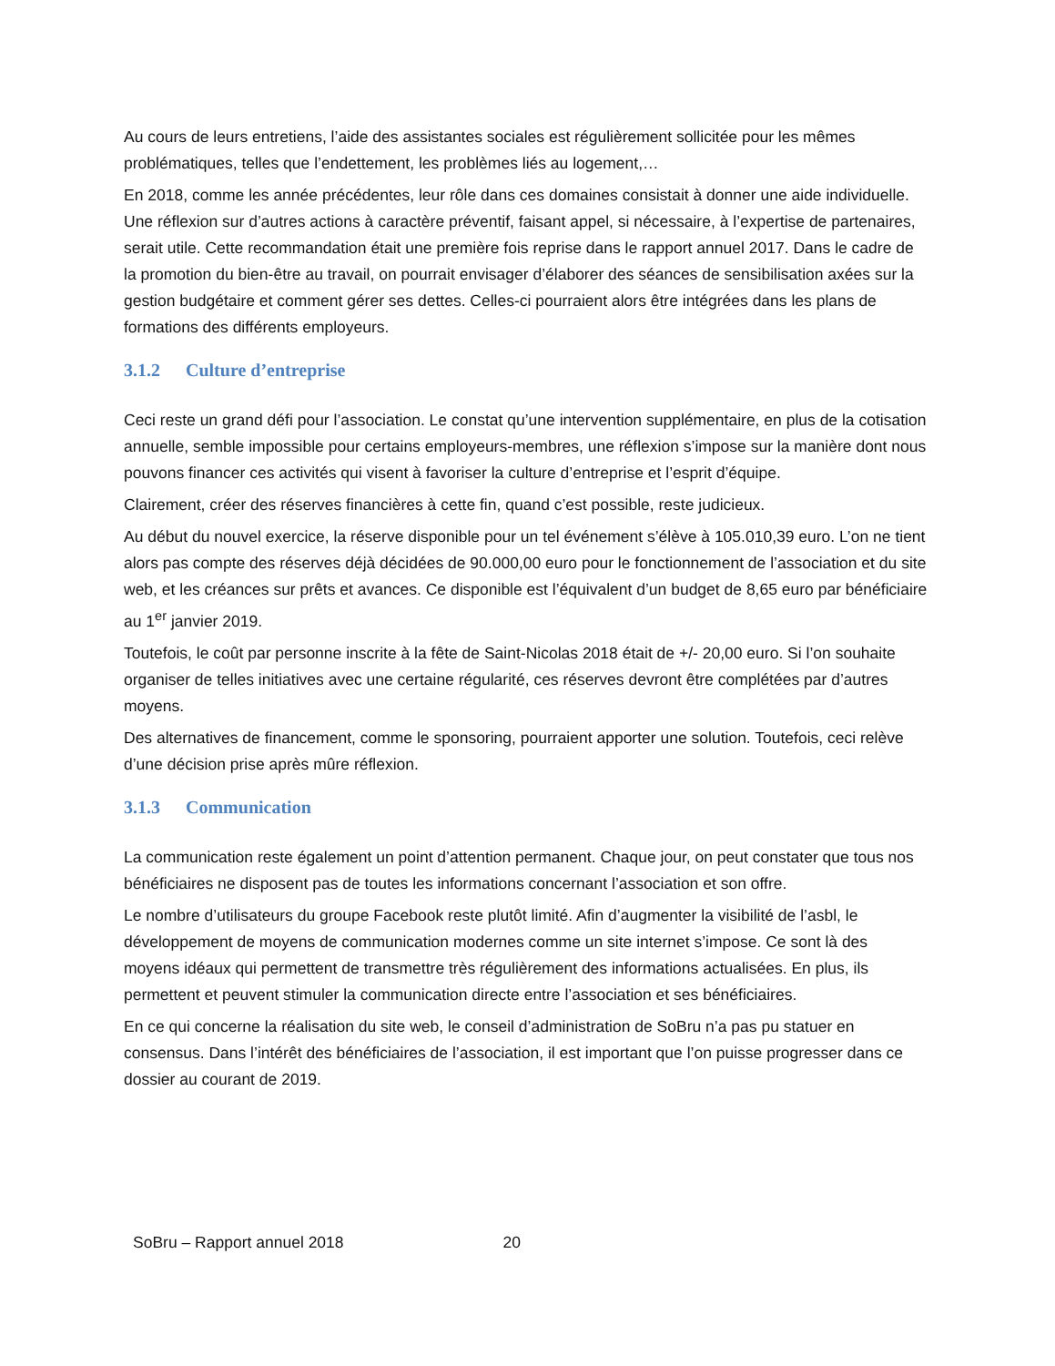Au cours de leurs entretiens, l’aide des assistantes sociales est régulièrement sollicitée pour les mêmes problématiques, telles que l’endettement, les problèmes liés au logement,…
En 2018, comme les année précédentes, leur rôle dans ces domaines consistait à donner une aide individuelle. Une réflexion sur d’autres actions à caractère préventif, faisant appel, si nécessaire, à l’expertise de partenaires, serait utile. Cette recommandation était une première fois reprise dans le rapport annuel 2017. Dans le cadre de la promotion du bien-être au travail, on pourrait envisager d’élaborer des séances de sensibilisation axées sur la gestion budgétaire et comment gérer ses dettes. Celles-ci pourraient alors être intégrées dans les plans de formations des différents employeurs.
3.1.2 Culture d’entreprise
Ceci reste un grand défi pour l’association. Le constat qu’une intervention supplémentaire, en plus de la cotisation annuelle, semble impossible pour certains employeurs-membres, une réflexion s’impose sur la manière dont nous pouvons financer ces activités qui visent à favoriser la culture d’entreprise et l’esprit d’équipe.
Clairement, créer des réserves financières à cette fin, quand c’est possible, reste judicieux.
Au début du nouvel exercice, la réserve disponible pour un tel événement s’élève à 105.010,39 euro. L’on ne tient alors pas compte des réserves déjà décidées de 90.000,00 euro pour le fonctionnement de l’association et du site web, et les créances sur prêts et avances. Ce disponible est l’équivalent d’un budget de 8,65 euro par bénéficiaire au 1<sup>er</sup> janvier 2019.
Toutefois, le coût par personne inscrite à la fête de Saint-Nicolas 2018 était de +/- 20,00 euro. Si l’on souhaite organiser de telles initiatives avec une certaine régularité, ces réserves devront être complétées par d’autres moyens.
Des alternatives de financement, comme le sponsoring, pourraient apporter une solution. Toutefois, ceci relève d’une décision prise après mûre réflexion.
3.1.3 Communication
La communication reste également un point d’attention permanent. Chaque jour, on peut constater que tous nos bénéficiaires ne disposent pas de toutes les informations concernant l’association et son offre.
Le nombre d’utilisateurs du groupe Facebook reste plutôt limité. Afin d’augmenter la visibilité de l’asbl, le développement de moyens de communication modernes comme un site internet s’impose. Ce sont là des moyens idéaux qui permettent de transmettre très régulièrement des informations actualisées. En plus, ils permettent et peuvent stimuler la communication directe entre l’association et ses bénéficiaires.
En ce qui concerne la réalisation du site web, le conseil d’administration de SoBru n’a pas pu statuer en consensus. Dans l’intérêt des bénéficiaires de l’association, il est important que l’on puisse progresser dans ce dossier au courant de 2019.
SoBru – Rapport annuel 2018 20